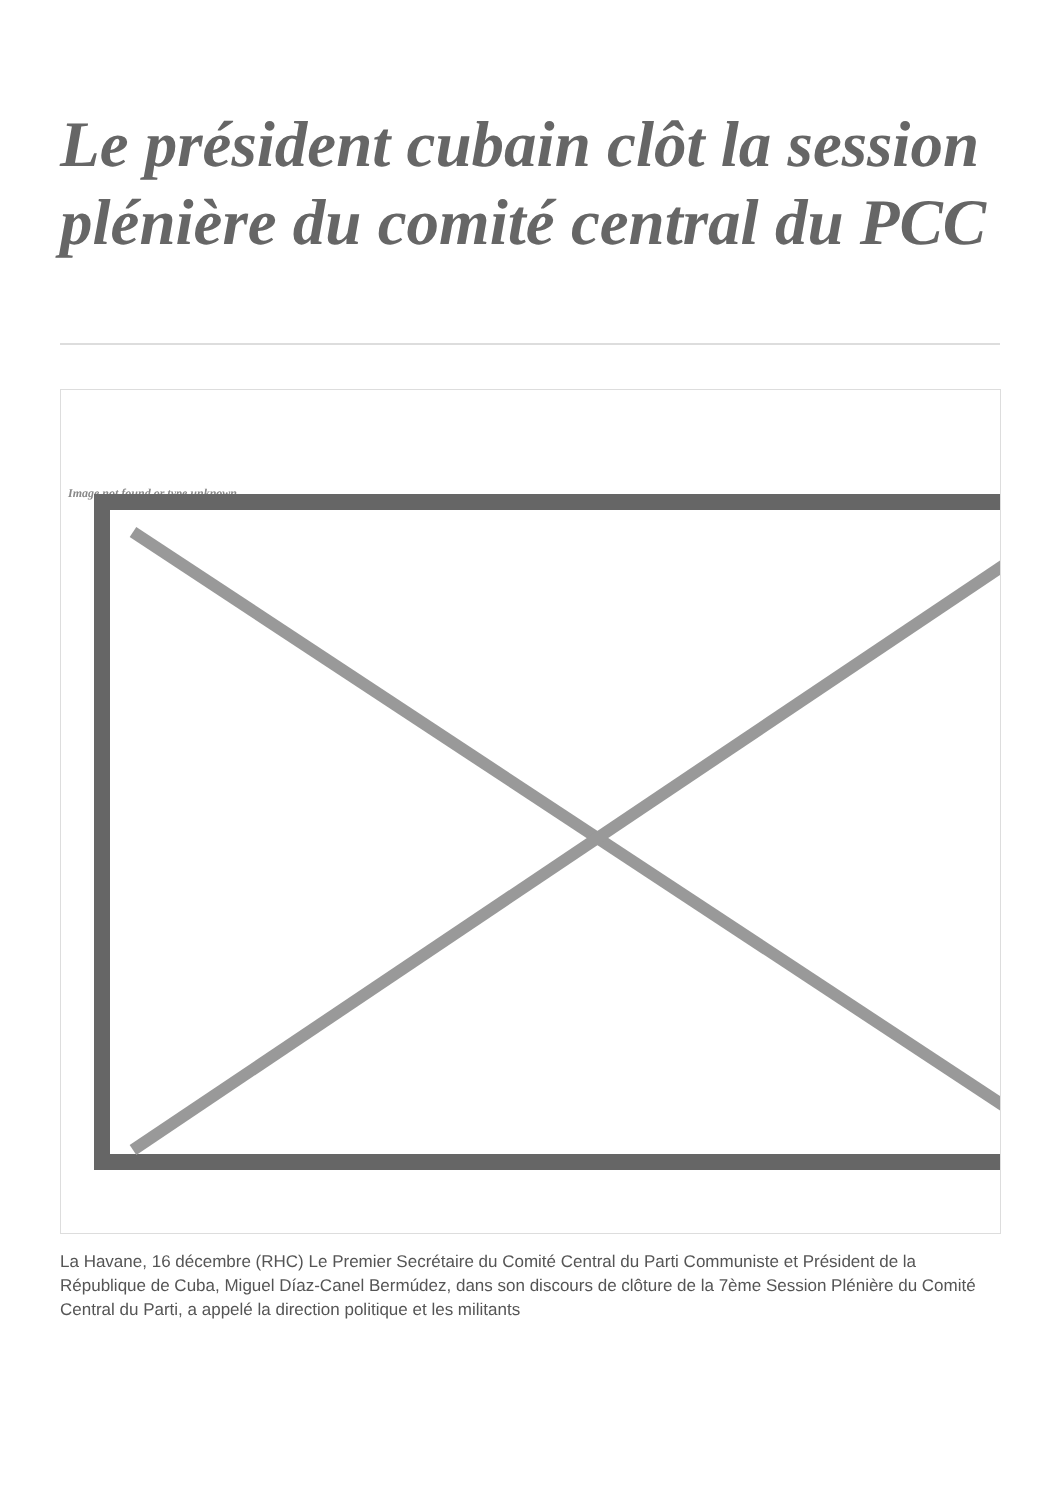Le président cubain clôt la session plénière du comité central du PCC
Image not found or type unknown
La Havane, 16 décembre (RHC) Le Premier Secrétaire du Comité Central du Parti Communiste et Président de la République de Cuba, Miguel Díaz-Canel Bermúdez, dans son discours de clôture de la 7ème Session Plénière du Comité Central du Parti, a appelé la direction politique et les militants